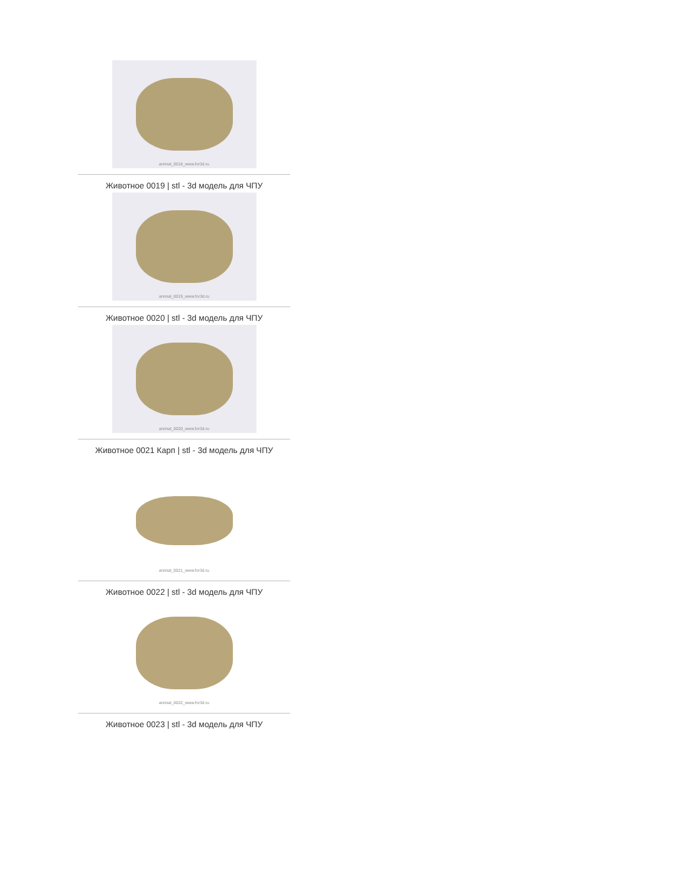animal_0018_www.for3d.ru
Животное 0019 | stl - 3d модель для ЧПУ
animal_0019_www.for3d.ru
Животное 0020 | stl - 3d модель для ЧПУ
animal_0020_www.for3d.ru
Животное 0021 Карп | stl - 3d модель для ЧПУ
animal_0021_www.for3d.ru
Животное 0022 | stl - 3d модель для ЧПУ
animal_0022_www.for3d.ru
Животное 0023 | stl - 3d модель для ЧПУ